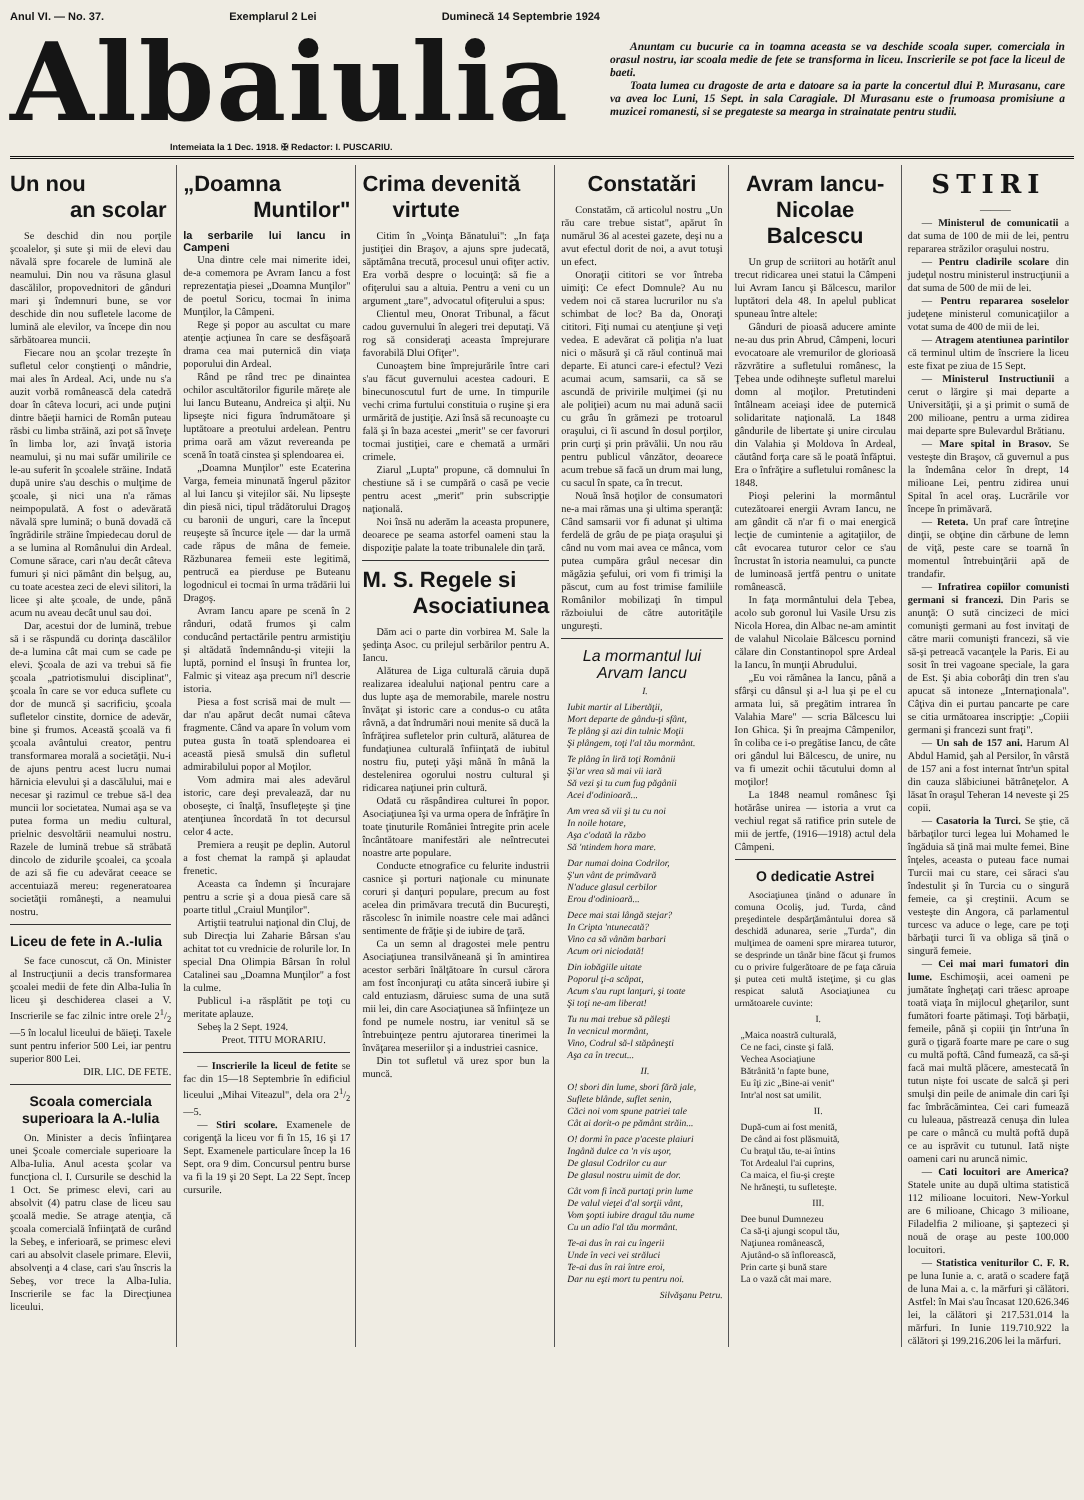Anul VI. — No. 37. Exemplarul 2 Lei Duminecă 14 Septembrie 1924
Albaiulia
Intemeiata la 1 Dec. 1918. ✠ Redactor: I. PUSCARIU.
Anuntam cu bucurie ca in toamna aceasta se va deschide scoala super. comerciala in orasul nostru, iar scoala medie de fete se transforma in liceu. Inscrierile se pot face la liceul de baeti.
Toata lumea cu dragoste de arta e datoare sa ia parte la concertul dlui P. Murasanu, care va avea loc Luni, 15 Sept. in sala Caragiale. Dl Murasanu este o frumoasa promisiune a muzicei romanesti, si se pregateste sa mearga in strainatate pentru studii.
Un nou
an scolar
Se deschid din nou porţile şcoalelor, şi sute şi mii de elevi dau năvală spre focarele de lumină ale neamului. Din nou va răsuna glasul dascălilor, propovednitori de gânduri mari şi îndemnuri bune, se vor deschide din nou sufletele lacome de lumină ale elevilor, va începe din nou sărbătoarea muncii.
Fiecare nou an şcolar trezeşte în sufletul celor conştienţi o mândrie, mai ales în Ardeal. Aci, unde nu s'a auzit vorbă românească dela catedră doar în câteva locuri, aci unde puţini dintre băeţii harnici de Român puteau răsbi cu limba străină, azi pot să înveţe în limba lor, azi învaţă istoria neamului, şi nu mai sufăr umilirile ce le-au suferit în şcoalele străine. Indată după unire s'au deschis o mulţime de şcoale, şi nici una n'a rămas neimpopulată. A fost o adevărată năvală spre lumină; o bună dovadă că îngrădirile străine împiedecau dorul de a se lumina al Românului din Ardeal. Comune sărace, cari n'au decât câteva fumuri şi nici pământ din belşug, au, cu toate acestea zeci de elevi silitori, la licee şi alte şcoale, de unde, până acum nu aveau decât unul sau doi.
Dar, acestui dor de lumină, trebue să i se răspundă cu dorinţa dascălilor de-a lumina cât mai cum se cade pe elevi. Şcoala de azi va trebui să fie şcoala „patriotismului disciplinat", şcoala în care se vor educa suflete cu dor de muncă şi sacrificiu, şcoala sufletelor cinstite, dornice de adevăr, bine şi frumos. Această şcoală va fi şcoala avântului creator, pentru transformarea morală a societăţii. Nu-i de ajuns pentru acest lucru numai hărnicia elevului şi a dascălului, mai e necesar şi razimul ce trebue să-l dea muncii lor societatea. Numai aşa se va putea forma un mediu cultural, prielnic desvoltării neamului nostru. Razele de lumină trebue să străbată dincolo de zidurile şcoalei, ca şcoala de azi să fie cu adevărat ceeace se accentuiază mereu: regeneratoarea societăţii româneşti, a neamului nostru.
Liceu de fete in A.-Iulia
Se face cunoscut, că On. Minister al Instrucţiunii a decis transformarea şcoalei medii de fete din Alba-Iulia în liceu şi deschiderea clasei a V. Inscrierile se fac zilnic intre orele 21/2—5 în localul liceului de băieţi. Taxele sunt pentru inferior 500 Lei, iar pentru superior 800 Lei.
DIR. LIC. DE FETE.
Scoala comerciala superioara la A.-Iulia
On. Minister a decis înfiinţarea unei Şcoale comerciale superioare la Alba-Iulia. Anul acesta şcolar va funcţiona cl. I. Cursurile se deschid la 1 Oct. Se primesc elevi, cari au absolvit (4) patru clase de liceu sau şcoală medie. Se atrage atenţia, că şcoala comercială înfiinţată de curând la Sebeş, e inferioară, se primesc elevi cari au absolvit clasele primare. Elevii, absolvenţi a 4 clase, cari s'au înscris la Sebeş, vor trece la Alba-Iulia. Inscrierile se fac la Direcţiunea liceului.
„Doamna
Muntilor"
la serbarile lui Iancu in Campeni
Una dintre cele mai nimerite idei, de-a comemora pe Avram Iancu a fost reprezentaţia piesei „Doamna Munţilor" de poetul Soricu, tocmai în inima Munţilor, la Câmpeni.
Rege şi popor au ascultat cu mare atenţie acţiunea în care se desfăşoară drama cea mai puternică din viaţa poporului din Ardeal.
Rând pe rând trec pe dinaintea ochilor ascultătorilor figurile mărețe ale lui Iancu Buteanu, Andreica şi alţii. Nu lipseşte nici figura îndrumătoare şi luptătoare a preotului ardelean. Pentru prima oară am văzut revereanda pe scenă în toată cinstea şi splendoarea ei.
„Doamna Munţilor" este Ecaterina Varga, femeia minunată îngerul păzitor al lui Iancu şi vitejilor săi. Nu lipseşte din piesă nici, tipul trădătorului Dragoş cu baronii de unguri, care la început reuşeşte să încurce iţele — dar la urmă cade răpus de mâna de femeie. Răzbunarea femeii este legitimă, pentrucă ea pierduse pe Buteanu logodnicul ei tocmai în urma trădării lui Dragoş.
Avram Iancu apare pe scenă în 2 rânduri, odată frumos şi calm conducând pertactările pentru armistiţiu şi altădată îndemnându-şi vitejii la luptă, pornind el însuşi în fruntea lor, Falmic şi viteaz aşa precum ni'l descrie istoria.
Piesa a fost scrisă mai de mult — dar n'au apărut decât numai câteva fragmente. Când va apare în volum vom putea gusta în toată splendoarea ei această piesă smulsă din sufletul admirabilului popor al Moţilor.
Vom admira mai ales adevărul istoric, care deşi prevalează, dar nu oboseşte, ci înalţă, însufleţeşte şi ţine atenţiunea încordată în tot decursul celor 4 acte.
Premiera a reuşit pe deplin. Autorul a fost chemat la rampă şi aplaudat frenetic.
Aceasta ca îndemn şi încurajare pentru a scrie şi a doua piesă care să poarte titlul „Craiul Munţilor".
Artiştii teatrului naţional din Cluj, de sub Direcţia lui Zaharie Bârsan s'au achitat tot cu vrednicie de rolurile lor. In special Dna Olimpia Bârsan în rolul Catalinei sau „Doamna Munţilor" a fost la culme.
Publicul i-a răsplătit pe toţi cu meritate aplauze.
Sebeş la 2 Sept. 1924.
Preot. TITU MORARIU.
— Inscrierile la liceul de fetite se fac din 15—18 Septembrie în edificiul liceului „Mihai Viteazul", dela ora 21/2—5.
— Stiri scolare. Examenele de corigenţă la liceu vor fi în 15, 16 şi 17 Sept. Examenele particulare încep la 16 Sept. ora 9 dim. Concursul pentru burse va fi la 19 şi 20 Sept. La 22 Sept. încep cursurile.
Crima devenită
virtute
Citim în „Voinţa Bănatului": „In faţa justiţiei din Braşov, a ajuns spre judecată, săptămâna trecută, procesul unui ofiţer activ. Era vorbă despre o locuinţă: să fie a ofiţerului sau a altuia. Pentru a veni cu un argument „tare", advocatul ofiţerului a spus:
Clientul meu, Onorat Tribunal, a făcut cadou guvernului în alegeri trei deputaţi. Vă rog să consideraţi aceasta împrejurare favorabilă Dlui Ofiţer".
Cunoaştem bine împrejurările între cari s'au făcut guvernului acestea cadouri. E binecunoscutul furt de urne. In timpurile vechi crima furtului constituia o ruşine şi era urmărită de justiţie. Azi însă să recunoaşte cu fală şi în baza acestei „merit" se cer favoruri tocmai justiţiei, care e chemată a urmări crimele.
Ziarul „Lupta" propune, că domnului în chestiune să i se cumpără o casă pe vecie pentru acest „merit" prin subscripţie naţională.
Noi însă nu aderăm la aceasta propunere, deoarece pe seama astorfel oameni stau la dispoziţie palate la toate tribunalele din ţară.
M. S. Regele si
Asociatiunea
Dăm aci o parte din vorbirea M. Sale la şedinţa Asoc. cu prilejul serbărilor pentru A. Iancu.
Alăturea de Liga culturală căruia după realizarea idealului naţional pentru care a dus lupte aşa de memorabile, marele nostru învăţat şi istoric care a condus-o cu atâta râvnă, a dat îndrumări noui menite să ducă la înfrăţirea sufletelor prin cultură, alăturea de fundaţiunea culturală înfiinţată de iubitul nostru fiu, puteţi yăşi mână în mână la destelenirea ogorului nostru cultural şi ridicarea naţiunei prin cultură.
Odată cu răspândirea culturei în popor. Asociaţiunea îşi va urma opera de înfrăţire în toate ţinuturile României întregite prin acele încântătoare manifestări ale neîntrecutei noastre arte populare.
Conducte etnografice cu felurite industrii casnice şi porturi naţionale cu minunate coruri şi danţuri populare, precum au fost acelea din primăvara trecută din Bucureşti, răscolesc în inimile noastre cele mai adânci sentimente de frăţie şi de iubire de ţară.
Ca un semn al dragostei mele pentru Asociaţiunea transilvăneană şi în amintirea acestor serbări înălţătoare în cursul cărora am fost înconjuraţi cu atâta sinceră iubire şi cald entuziasm, dăruiesc suma de una sută mii lei, din care Asociaţiunea să înfiinţeze un fond pe numele nostru, iar venitul să se întrebuinţeze pentru ajutorarea tinerimei la învăţarea meseriilor şi a industriei casnice.
Din tot sufletul vă urez spor bun la muncă.
Constatări
Constatăm, că articolul nostru „Un rău care trebue sistat", apărut în numărul 36 al acestei gazete, deşi nu a avut efectul dorit de noi, a avut totuşi un efect.
Onoraţii cititori se vor întreba uimiţi: Ce efect Domnule? Au nu vedem noi că starea lucrurilor nu s'a schimbat de loc? Ba da, Onoraţi cititori. Fiţi numai cu atenţiune şi veţi vedea. E adevărat că poliţia n'a luat nici o măsură şi că răul continuă mai departe. Ei atunci care-i efectul? Vezi acumai acum, samsarii, ca să se ascundă de privirile mulţimei (şi nu ale poliţiei) acum nu mai adună sacii cu grâu în grămezi pe trotoarul oraşului, ci îi ascund în dosul porţilor, prin curţi şi prin prăvălii. Un nou rău pentru publicul vânzător, deoarece acum trebue să facă un drum mai lung, cu sacul în spate, ca în trecut.
Nouă însă hoţilor de consumatori ne-a mai rămas una şi ultima speranţă: Când samsarii vor fi adunat şi ultima ferdelă de grâu de pe piaţa oraşului şi când nu vom mai avea ce mânca, vom putea cumpăra grâul necesar din măgăzia şefului, ori vom fi trimişi la păscut, cum au fost trimise familiile Românilor mobilizaţi în timpul războiului de către autorităţile ungureşti.
La mormantul lui
Arvam Iancu
I.
Iubit martir al Libertăţii,
Mort departe de gându-ţi sfânt,
Te plâng şi azi din tulnic Moţii
Şi plângem, toţi l'al tău mormânt.
Te plâng în liră toţi Românii
Şi'ar vrea să mai vii iară
Să vezi şi tu cum fug păgânii
Acei d'odinioară...
Am vrea să vii şi tu cu noi
In noile hotare,
Aşa c'odată la războ
Să 'ntindem hora mare.
Dar numai doina Codrilor,
Ş'un vânt de primăvară
N'aduce glasul cerbilor
Erou d'odinioară...
Dece mai stai lângă stejar?
In Cripta 'ntunecată?
Vino ca să vânăm barbari
Acum ori niciodată!
Din iobăgiile uitate
Poporul ţi-a scăpat,
Acum s'au rupt lanţuri, şi toate
Şi toţi ne-am liberat!
Tu nu mai trebue să păleşti
In vecnicul mormânt,
Vino, Codrul să-l stăpâneşti
Aşa ca în trecut...
II.
O! sbori din lume, sbori fără jale,
Suflete blânde, suflet senin,
Căci noi vom spune patriei tale
Cât ai dorit-o pe pământ străin...
O! dormi în pace p'aceste plaiuri
Ingână dulce ca 'n vis uşor,
De glasul Codrilor cu aur
De glasul nostru uimit de dor.
Cât vom fi încă purtaţi prin lume
De valul vieţei d'al sorţii vânt,
Vom şopti iubire dragul tău nume
Cu un adio l'al tău mormânt.
Te-ai dus în rai cu îngerii
Unde în veci vei străluci
Te-ai dus în rai între eroi,
Dar nu eşti mort tu pentru noi.
Silvăşanu Petru.
Avram Iancu-
Nicolae Balcescu
Un grup de scriitori au hotărît anul trecut ridicarea unei statui la Câmpeni lui Avram Iancu şi Bălcescu, marilor luptători dela 48. In apelul publicat spuneau între altele:
Gânduri de pioasă aducere aminte ne-au dus prin Abrud, Câmpeni, locuri evocatoare ale vremurilor de glorioasă răzvrătire a sufletului românesc, la Ţebea unde odihneşte sufletul marelui domn al moţilor. Pretutindeni întâlneam aceiaşi idee de puternică solidaritate naţională. La 1848 gândurile de libertate şi unire circulau din Valahia şi Moldova în Ardeal, căutând forţa care să le poată înfăptui. Era o înfrăţire a sufletului românesc la 1848.
Pioşi pelerini la mormântul cutezătoarei energii Avram Iancu, ne am gândit că n'ar fi o mai energică lecţie de cumintenie a agitaţiilor, de cât evocarea tuturor celor ce s'au încrustat în istoria neamului, ca puncte de luminoasă jertfă pentru o unitate românească.
In faţa mormântului dela Ţebea, acolo sub goronul lui Vasile Ursu zis Nicola Horea, din Albac ne-am amintit de valahul Nicolaie Bălcescu pornind călare din Constantinopol spre Ardeal la Iancu, în munţii Abrudului.
„Eu voi rămânea la Iancu, până a sfârşi cu dânsul şi a-l lua şi pe el cu armata lui, să pregătim intrarea în Valahia Mare" — scria Bălcescu lui Ion Ghica. Şi în preajma Câmpenilor, în coliba ce i-o pregătise Iancu, de câte ori gândul lui Bălcescu, de unire, nu va fi umezit ochii tăcutului domn al moţilor!
La 1848 neamul românesc îşi hotărâse unirea — istoria a vrut ca vechiul regat să ratifice prin sutele de mii de jertfe, (1916—1918) actul dela Câmpeni.
O dedicatie Astrei
Asociaţiunea ţinând o adunare în comuna Ocoliş, jud. Turda, când preşedintele despărţământului dorea să deschidă adunarea, serie „Turda", din mulţimea de oameni spre mirarea tuturor, se desprinde un tânăr bine făcut şi frumos cu o privire fulgerătoare de pe faţa căruia şi putea ceti multă isteţime, şi cu glas respicat salută Asociaţiunea cu următoarele cuvinte:
I.
„Maica noastră culturală,
Ce ne faci, cinste şi fală.
Vechea Asociaţiune
Bătrânită 'n fapte bune,
Eu îţi zic „Bine-ai venit"
Intr'al nost sat umilit.
II.
După-cum ai fost menită,
De când ai fost plăsmuită,
Cu braţul tău, te-ai întins
Tot Ardealul l'ai cuprins,
Ca maica, el fiu-şi creşte
Ne hrăneşti, tu sufleteşte.
III.
Dee bunul Dumnezeu
Ca să-ţi ajungi scopul tău,
Naţiunea românească,
Ajutând-o să înflorească,
Prin carte şi bună stare
La o vază cât mai mare.
STIRI
———
— Ministerul de comunicatii a dat suma de 100 de mii de lei, pentru repararea străzilor oraşului nostru.
— Pentru cladirile scolare din judeţul nostru ministerul instrucţiunii a dat suma de 500 de mii de lei.
— Pentru repararea soselelor judeţene ministerul comunicaţiilor a votat suma de 400 de mii de lei.
— Atragem atentiunea parintilor că terminul ultim de înscriere la liceu este fixat pe ziua de 15 Sept.
— Ministerul Instructiunii a cerut o lărgire şi mai departe a Universităţii, şi a şi primit o sumă de 200 milioane, pentru a urma zidirea mai departe spre Bulevardul Brătianu.
— Mare spital in Brasov. Se vesteşte din Braşov, că guvernul a pus la îndemâna celor în drept, 14 milioane Lei, pentru zidirea unui Spital în acel oraş. Lucrările vor începe în primăvară.
— Reteta. Un praf care întreţine dinţii, se obţine din cărbune de lemn de viţă, peste care se toarnă în momentul întrebuinţării apă de trandafir.
— Infratirea copiilor comunisti germani si francezi. Din Paris se anunţă: O sută cincizeci de mici comunişti germani au fost invitaţi de către marii comunişti francezi, să vie să-şi petreacă vacanţele la Paris. Ei au sosit în trei vagoane speciale, la gara de Est. Şi abia coborâţi din tren s'au apucat să intoneze „Internaţionala". Câţiva din ei purtau pancarte pe care se citia următoarea inscripţie: „Copiii germani şi francezi sunt fraţi".
— Un sah de 157 ani. Harum Al Abdul Hamid, şah al Persilor, în vârstă de 157 ani a fost internat într'un spital din cauza slăbiciunei bătrâneţelor. A lăsat în oraşul Teheran 14 neveste şi 25 copii.
— Casatoria la Turci. Se ştie, că bărbaţilor turci legea lui Mohamed le îngăduia să ţină mai multe femei. Bine înţeles, aceasta o puteau face numai Turcii mai cu stare, cei săraci s'au îndestulit şi în Turcia cu o singură femeie, ca şi creştinii. Acum se vesteşte din Angora, că parlamentul turcesc va aduce o lege, care pe toţi bărbaţii turci îi va obliga să ţină o singură femeie.
— Cei mai mari fumatori din lume. Eschimoşii, acei oameni pe jumătate îngheţaţi cari trăesc aproape toată viaţa în mijlocul gheţarilor, sunt fumători foarte pătimaşi. Toţi bărbaţii, femeile, până şi copiii ţin într'una în gură o ţigară foarte mare pe care o sug cu multă poftă. Când fumează, ca să-şi facă mai multă plăcere, amestecată în tutun niște foi uscate de salcă şi peri smulşi din peile de animale din cari îşi fac îmbrăcămintea. Cei cari fumează cu luleaua, păstrează cenuşa din lulea pe care o mâncă cu multă poftă după ce au isprăvit cu tutunul. Iată nişte oameni cari nu aruncă nimic.
— Cati locuitori are America? Statele unite au după ultima statistică 112 milioane locuitori. New-Yorkul are 6 milioane, Chicago 3 milioane, Filadelfia 2 milioane, şi şaptezeci şi nouă de oraşe au peste 100.000 locuitori.
— Statistica veniturilor C. F. R. pe luna Iunie a. c. arată o scadere faţă de luna Mai a. c. la mărfuri şi călători. Astfel: în Mai s'au încasat 120.626.346 lei, la călători şi 217.531.014 la mărfuri. In Iunie 119.710.922 la călători şi 199.216.206 lei la mărfuri.